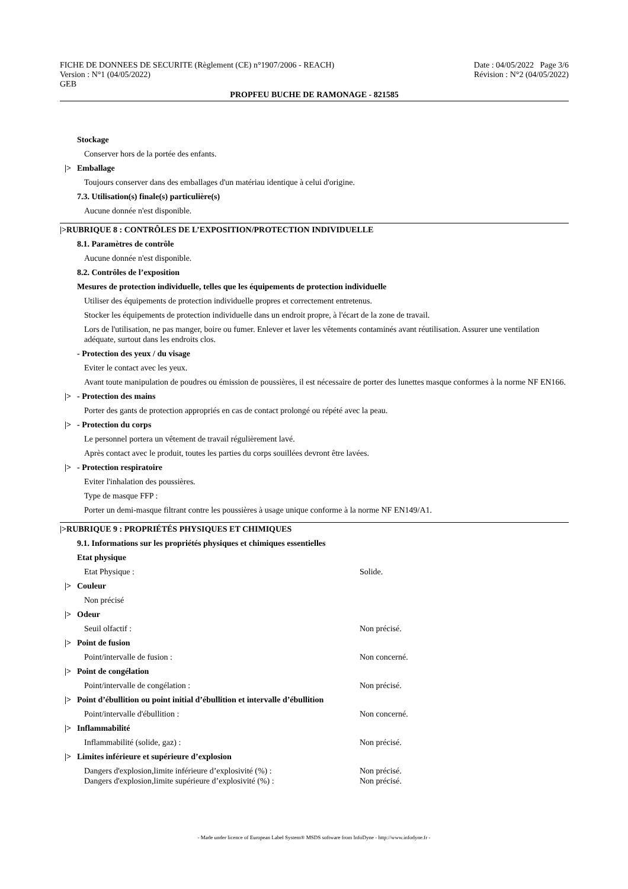FICHE DE DONNEES DE SECURITE (Règlement (CE) n°1907/2006 - REACH)
Version : N°1 (04/05/2022)
GEB
Date : 04/05/2022 Page 3/6
Révision : N°2 (04/05/2022)
PROPFEU BUCHE DE RAMONAGE - 821585
Stockage
Conserver hors de la portée des enfants.
|> Emballage
Toujours conserver dans des emballages d'un matériau identique à celui d'origine.
7.3. Utilisation(s) finale(s) particulière(s)
Aucune donnée n'est disponible.
|>RUBRIQUE 8 : CONTRÔLES DE L’EXPOSITION/PROTECTION INDIVIDUELLE
8.1. Paramètres de contrôle
Aucune donnée n'est disponible.
8.2. Contrôles de l’exposition
Mesures de protection individuelle, telles que les équipements de protection individuelle
Utiliser des équipements de protection individuelle propres et correctement entretenus.
Stocker les équipements de protection individuelle dans un endroit propre, à l'écart de la zone de travail.
Lors de l'utilisation, ne pas manger, boire ou fumer. Enlever et laver les vêtements contaminés avant réutilisation. Assurer une ventilation adéquate, surtout dans les endroits clos.
- Protection des yeux / du visage
Eviter le contact avec les yeux.
Avant toute manipulation de poudres ou émission de poussières, il est nécessaire de porter des lunettes masque conformes à la norme NF EN166.
|> - Protection des mains
Porter des gants de protection appropriés en cas de contact prolongé ou répété avec la peau.
|> - Protection du corps
Le personnel portera un vêtement de travail régulièrement lavé.
Après contact avec le produit, toutes les parties du corps souillées devront être lavées.
|> - Protection respiratoire
Eviter l'inhalation des poussières.
Type de masque FFP :
Porter un demi-masque filtrant contre les poussières à usage unique conforme à la norme NF EN149/A1.
|>RUBRIQUE 9 : PROPRIÉTÉS PHYSIQUES ET CHIMIQUES
9.1. Informations sur les propriétés physiques et chimiques essentielles
Etat physique
Etat Physique : Solide.
|> Couleur
Non précisé
|> Odeur
Seuil olfactif : Non précisé.
|> Point de fusion
Point/intervalle de fusion : Non concerné.
|> Point de congélation
Point/intervalle de congélation : Non précisé.
|> Point d’ébullition ou point initial d’ébullition et intervalle d’ébullition
Point/intervalle d'ébullition : Non concerné.
|> Inflammabilité
Inflammabilité (solide, gaz) : Non précisé.
|> Limites inférieure et supérieure d’explosion
Dangers d'explosion,limite inférieure d’explosivité (%) : Non précisé.
Dangers d'explosion,limite supérieure d’explosivité (%) : Non précisé.
- Made under licence of European Label System® MSDS software from InfoDyne - http://www.infodyne.fr -